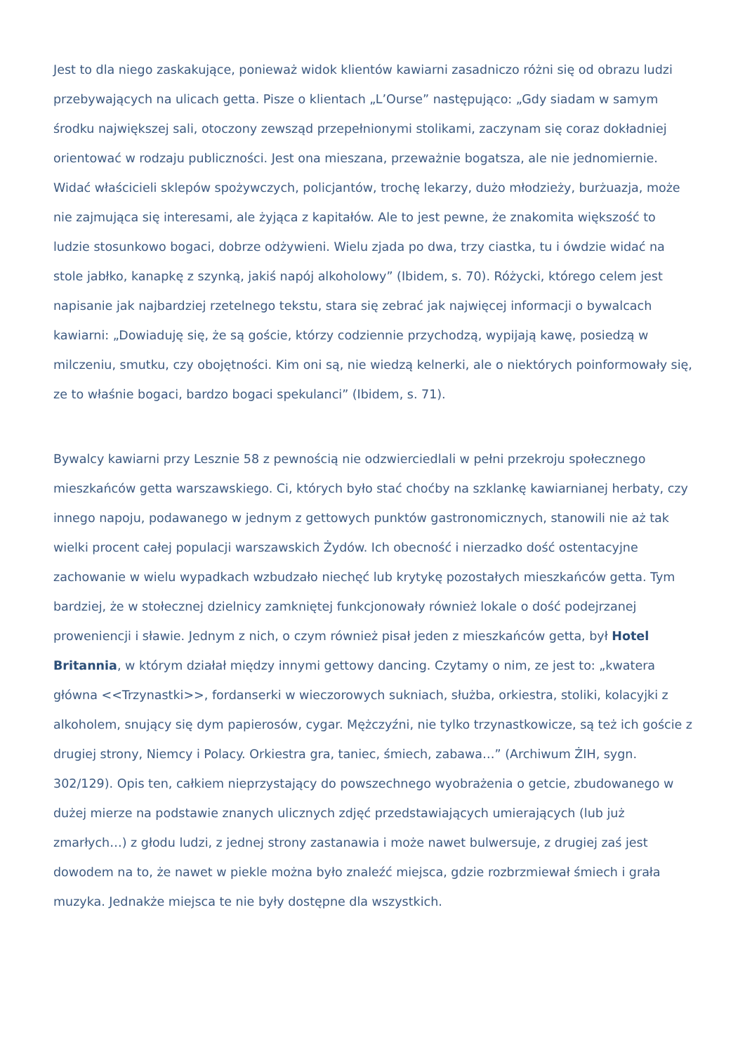Jest to dla niego zaskakujące, ponieważ widok klientów kawiarni zasadniczo różni się od obrazu ludzi przebywających na ulicach getta. Pisze o klientach „L’Ourse” następująco: „Gdy siadam w samym środku największej sali, otoczony zewsząd przepełnionymi stolikami, zaczynam się coraz dokładniej orientować w rodzaju publiczności. Jest ona mieszana, przeważnie bogatsza, ale nie jednomiernie. Widać właścicieli sklepów spożywczych, policjantów, trochę lekarzy, dużo młodzieży, burżuazja, może nie zajmująca się interesami, ale żyjąca z kapitałów. Ale to jest pewne, że znakomita większość to ludzie stosunkowo bogaci, dobrze odżywieni. Wielu zjada po dwa, trzy ciastka, tu i ówdzie widać na stole jabłko, kanapkę z szynką, jakiś napój alkoholowy” (Ibidem, s. 70). Różycki, którego celem jest napisanie jak najbardziej rzetelnego tekstu, stara się zebrać jak najwięcej informacji o bywalcach kawiarni: „Dowiaduję się, że są goście, którzy codziennie przychodzą, wypijają kawę, posiedzą w milczeniu, smutku, czy obojętności. Kim oni są, nie wiedzą kelnerki, ale o niektórych poinformowały się, ze to właśnie bogaci, bardzo bogaci spekulanci” (Ibidem, s. 71).
Bywalcy kawiarni przy Lesznie 58 z pewnością nie odzwierciedlali w pełni przekroju społecznego mieszkańców getta warszawskiego. Ci, których było stać choćby na szklankę kawiarnianej herbaty, czy innego napoju, podawanego w jednym z gettowych punktów gastronomicznych, stanowili nie aż tak wielki procent całej populacji warszawskich Żydów. Ich obecność i nierzadko dość ostentacyjne zachowanie w wielu wypadkach wzbudzało niechęć lub krytykę pozostałych mieszkańców getta. Tym bardziej, że w stołecznej dzielnicy zamkniętej funkcjonowały również lokale o dość podejrzanej proweniencji i sławie. Jednym z nich, o czym również pisał jeden z mieszkańców getta, był Hotel Britannia, w którym działał między innymi gettowy dancing. Czytamy o nim, ze jest to: „kwatera główna <<Trzynastki>>, fordanserki w wieczorowych sukniach, służba, orkiestra, stoliki, kolacyjki z alkoholem, snujący się dym papierosów, cygar. Mężczyźni, nie tylko trzynastkowicze, są też ich goście z drugiej strony, Niemcy i Polacy. Orkiestra gra, taniec, śmiech, zabawa…” (Archiwum ŻIH, sygn. 302/129). Opis ten, całkiem nieprzystający do powszechnego wyobrażenia o getcie, zbudowanego w dużej mierze na podstawie znanych ulicznych zdjęć przedstawiających umierających (lub już zmarłych…) z głodu ludzi, z jednej strony zastanawia i może nawet bulwersuje, z drugiej zaś jest dowodem na to, że nawet w piekle można było znaleźć miejsca, gdzie rozbrzmiewał śmiech i grała muzyka. Jednakże miejsca te nie były dostępne dla wszystkich.